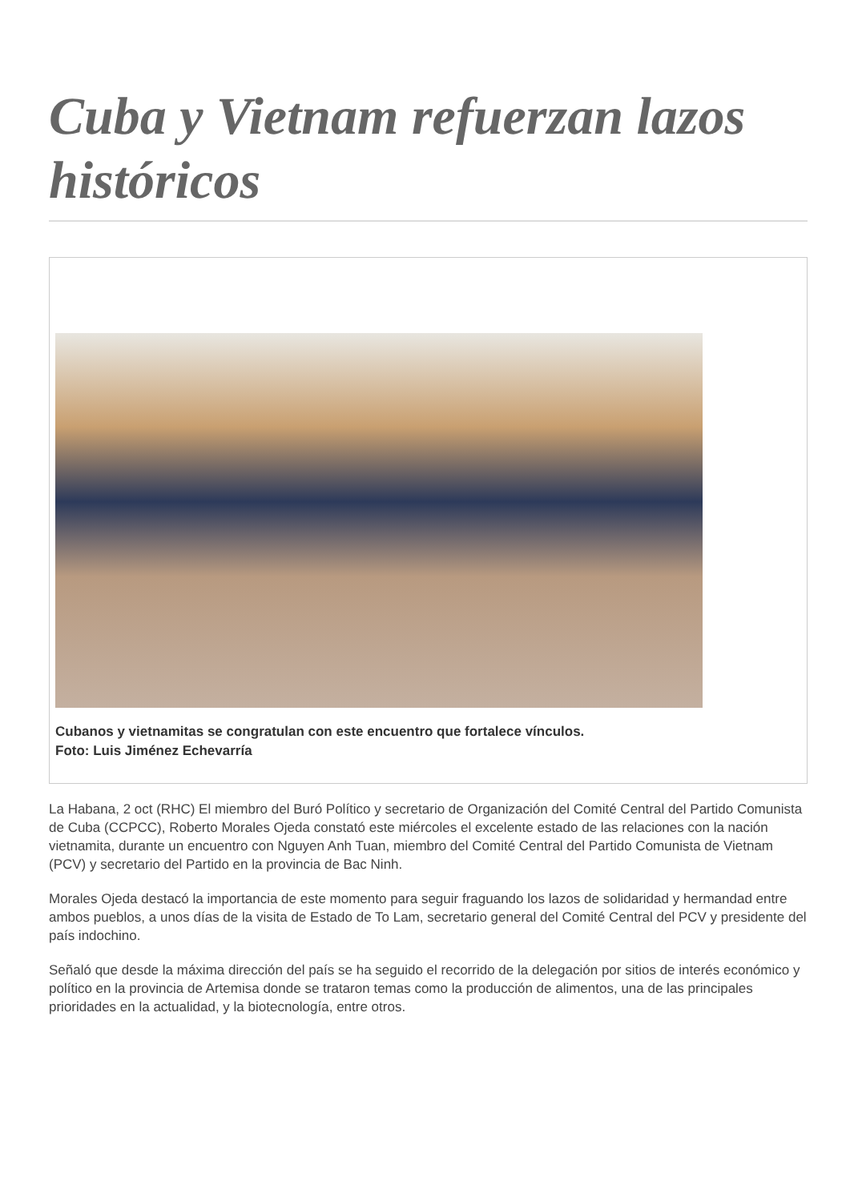Cuba y Vietnam refuerzan lazos históricos
Cubanos y vietnamitas se congratulan con este encuentro que fortalece vínculos.
Foto: Luis Jiménez Echevarría
La Habana, 2 oct (RHC) El miembro del Buró Político y secretario de Organización del Comité Central del Partido Comunista de Cuba (CCPCC), Roberto Morales Ojeda constató este miércoles el excelente estado de las relaciones con la nación vietnamita, durante un encuentro con Nguyen Anh Tuan, miembro del Comité Central del Partido Comunista de Vietnam (PCV) y secretario del Partido en la provincia de Bac Ninh.
Morales Ojeda destacó la importancia de este momento para seguir fraguando los lazos de solidaridad y hermandad entre ambos pueblos, a unos días de la visita de Estado de To Lam, secretario general del Comité Central del PCV y presidente del país indochino.
Señaló que desde la máxima dirección del país se ha seguido el recorrido de la delegación por sitios de interés económico y político en la provincia de Artemisa donde se trataron temas como la producción de alimentos, una de las principales prioridades en la actualidad, y la biotecnología, entre otros.